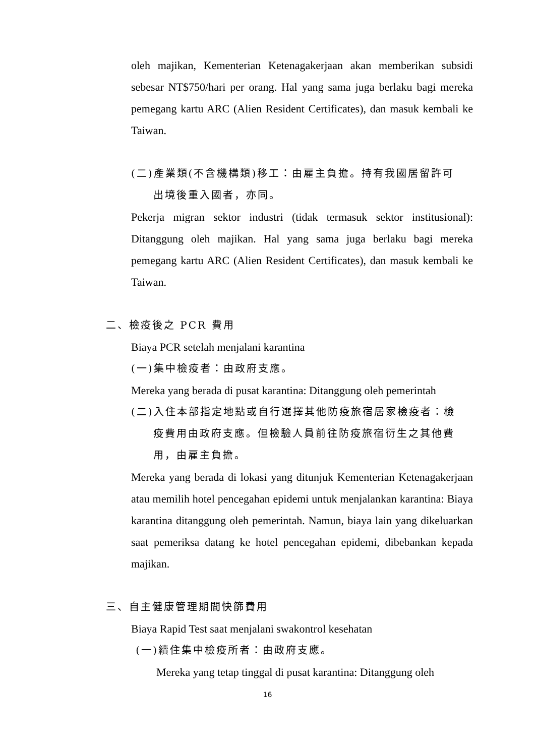oleh majikan, Kementerian Ketenagakerjaan akan memberikan subsidi sebesar NT$750/hari per orang. Hal yang sama juga berlaku bagi mereka pemegang kartu ARC (Alien Resident Certificates), dan masuk kembali ke Taiwan.
(二)產業類(不含機構類)移工：由雇主負擔。持有我國居留許可
出境後重入國者，亦同。
Pekerja migran sektor industri (tidak termasuk sektor institusional): Ditanggung oleh majikan. Hal yang sama juga berlaku bagi mereka pemegang kartu ARC (Alien Resident Certificates), dan masuk kembali ke Taiwan.
二、檢疫後之 PCR 費用
Biaya PCR setelah menjalani karantina
(一)集中檢疫者：由政府支應。
Mereka yang berada di pusat karantina: Ditanggung oleh pemerintah
(二)入住本部指定地點或自行選擇其他防疫旅宿居家檢疫者：檢
疫費用由政府支應。但檢驗人員前往防疫旅宿衍生之其他費
用，由雇主負擔。
Mereka yang berada di lokasi yang ditunjuk Kementerian Ketenagakerjaan atau memilih hotel pencegahan epidemi untuk menjalankan karantina: Biaya karantina ditanggung oleh pemerintah. Namun, biaya lain yang dikeluarkan saat pemeriksa datang ke hotel pencegahan epidemi, dibebankan kepada majikan.
三、自主健康管理期間快篩費用
Biaya Rapid Test saat menjalani swakontrol kesehatan
(一)續住集中檢疫所者：由政府支應。
Mereka yang tetap tinggal di pusat karantina: Ditanggung oleh
16